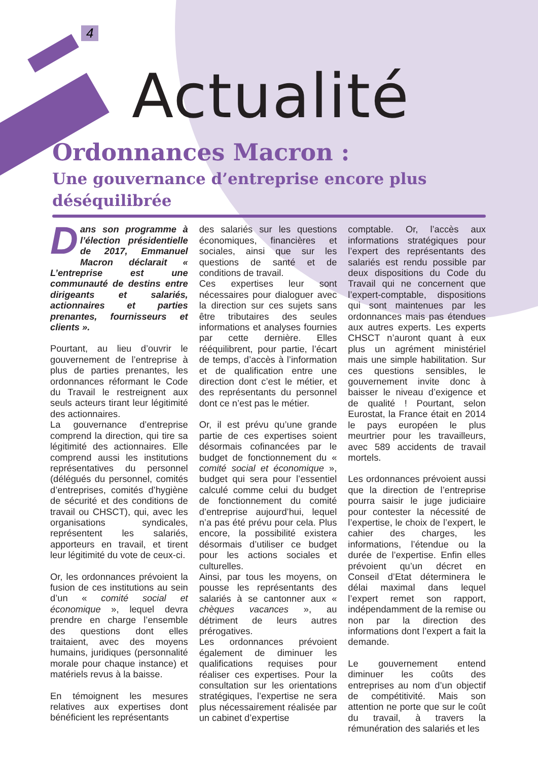4
Actualité
Ordonnances Macron :
Une gouvernance d’entreprise encore plus déséquilibrée
Dans son programme à l’élection présidentielle de 2017, Emmanuel Macron déclarait « L’entreprise est une communauté de destins entre dirigeants et salariés, actionnaires et parties prenantes, fournisseurs et clients ».
Pourtant, au lieu d’ouvrir le gouvernement de l’entreprise à plus de parties prenantes, les ordonnances réformant le Code du Travail le restreignent aux seuls acteurs tirant leur légitimité des actionnaires.
La gouvernance d’entreprise comprend la direction, qui tire sa légitimité des actionnaires. Elle comprend aussi les institutions représentatives du personnel (délégués du personnel, comités d’entreprises, comités d’hygiène de sécurité et des conditions de travail ou CHSCT), qui, avec les organisations syndicales, représentent les salariés, apporteurs en travail, et tirent leur légitimité du vote de ceux-ci.
Or, les ordonnances prévoient la fusion de ces institutions au sein d’un « comité social et économique », lequel devra prendre en charge l’ensemble des questions dont elles traitaient, avec des moyens humains, juridiques (personnalité morale pour chaque instance) et matériels revus à la baisse.
En témoignent les mesures relatives aux expertises dont bénéficient les représentants
des salariés sur les questions économiques, financières et sociales, ainsi que sur les questions de santé et de conditions de travail.
Ces expertises leur sont nécessaires pour dialoguer avec la direction sur ces sujets sans être tributaires des seules informations et analyses fournies par cette dernière. Elles rééquilibrent, pour partie, l’écart de temps, d’accès à l’information et de qualification entre une direction dont c’est le métier, et des représentants du personnel dont ce n’est pas le métier.
Or, il est prévu qu’une grande partie de ces expertises soient désormais cofinancées par le budget de fonctionnement du « comité social et économique », budget qui sera pour l’essentiel calculé comme celui du budget de fonctionnement du comité d’entreprise aujourd’hui, lequel n’a pas été prévu pour cela. Plus encore, la possibilité existera désormais d’utiliser ce budget pour les actions sociales et culturelles.
Ainsi, par tous les moyens, on pousse les représentants des salariés à se cantonner aux « chèques vacances », au détriment de leurs autres prérogatives.
Les ordonnances prévoient également de diminuer les qualifications requises pour réaliser ces expertises. Pour la consultation sur les orientations stratégiques, l’expertise ne sera plus nécessairement réalisée par un cabinet d’expertise
comptable. Or, l’accès aux informations stratégiques pour l’expert des représentants des salariés est rendu possible par deux dispositions du Code du Travail qui ne concernent que l’expert-comptable, dispositions qui sont maintenues par les ordonnances mais pas étendues aux autres experts. Les experts CHSCT n’auront quant à eux plus un agrément ministériel mais une simple habilitation. Sur ces questions sensibles, le gouvernement invite donc à baisser le niveau d’exigence et de qualité ! Pourtant, selon Eurostat, la France était en 2014 le pays européen le plus meurtrier pour les travailleurs, avec 589 accidents de travail mortels.
Les ordonnances prévoient aussi que la direction de l’entreprise pourra saisir le juge judiciaire pour contester la nécessité de l’expertise, le choix de l’expert, le cahier des charges, les informations, l’étendue ou la durée de l’expertise. Enfin elles prévoient qu’un décret en Conseil d’Etat déterminera le délai maximal dans lequel l’expert remet son rapport, indépendamment de la remise ou non par la direction des informations dont l’expert a fait la demande.
Le gouvernement entend diminuer les coûts des entreprises au nom d’un objectif de compétitivité. Mais son attention ne porte que sur le coût du travail, à travers la rémunération des salariés et les